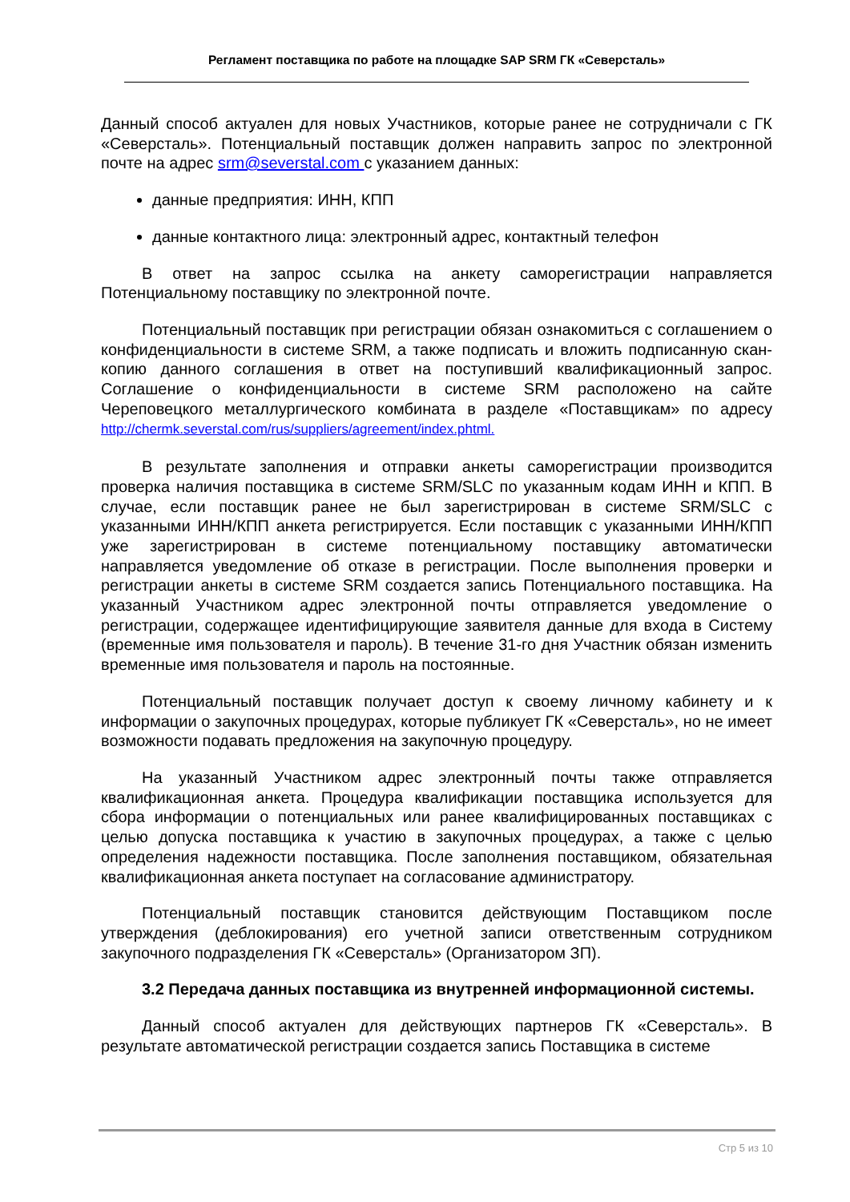Регламент поставщика по работе на площадке SAP SRM ГК «Северсталь»
Данный способ актуален для новых Участников, которые ранее не сотрудничали с ГК «Северсталь». Потенциальный поставщик должен направить запрос по электронной почте на адрес srm@severstal.com с указанием данных:
данные предприятия: ИНН, КПП
данные контактного лица: электронный адрес, контактный телефон
В ответ на запрос ссылка на анкету саморегистрации направляется Потенциальному поставщику по электронной почте.
Потенциальный поставщик при регистрации обязан ознакомиться с соглашением о конфиденциальности в системе SRM, а также подписать и вложить подписанную скан-копию данного соглашения в ответ на поступивший квалификационный запрос. Соглашение о конфиденциальности в системе SRM расположено на сайте Череповецкого металлургического комбината в разделе «Поставщикам» по адресу http://chermk.severstal.com/rus/suppliers/agreement/index.phtml.
В результате заполнения и отправки анкеты саморегистрации производится проверка наличия поставщика в системе SRM/SLC по указанным кодам ИНН и КПП. В случае, если поставщик ранее не был зарегистрирован в системе SRM/SLC с указанными ИНН/КПП анкета регистрируется. Если поставщик с указанными ИНН/КПП уже зарегистрирован в системе потенциальному поставщику автоматически направляется уведомление об отказе в регистрации. После выполнения проверки и регистрации анкеты в системе SRM создается запись Потенциального поставщика. На указанный Участником адрес электронной почты отправляется уведомление о регистрации, содержащее идентифицирующие заявителя данные для входа в Систему (временные имя пользователя и пароль). В течение 31-го дня Участник обязан изменить временные имя пользователя и пароль на постоянные.
Потенциальный поставщик получает доступ к своему личному кабинету и к информации о закупочных процедурах, которые публикует ГК «Северсталь», но не имеет возможности подавать предложения на закупочную процедуру.
На указанный Участником адрес электронный почты также отправляется квалификационная анкета. Процедура квалификации поставщика используется для сбора информации о потенциальных или ранее квалифицированных поставщиках с целью допуска поставщика к участию в закупочных процедурах, а также с целью определения надежности поставщика. После заполнения поставщиком, обязательная квалификационная анкета поступает на согласование администратору.
Потенциальный поставщик становится действующим Поставщиком после утверждения (деблокирования) его учетной записи ответственным сотрудником закупочного подразделения ГК «Северсталь» (Организатором ЗП).
3.2 Передача данных поставщика из внутренней информационной системы.
Данный способ актуален для действующих партнеров ГК «Северсталь». В результате автоматической регистрации создается запись Поставщика в системе
Стр 5 из 10